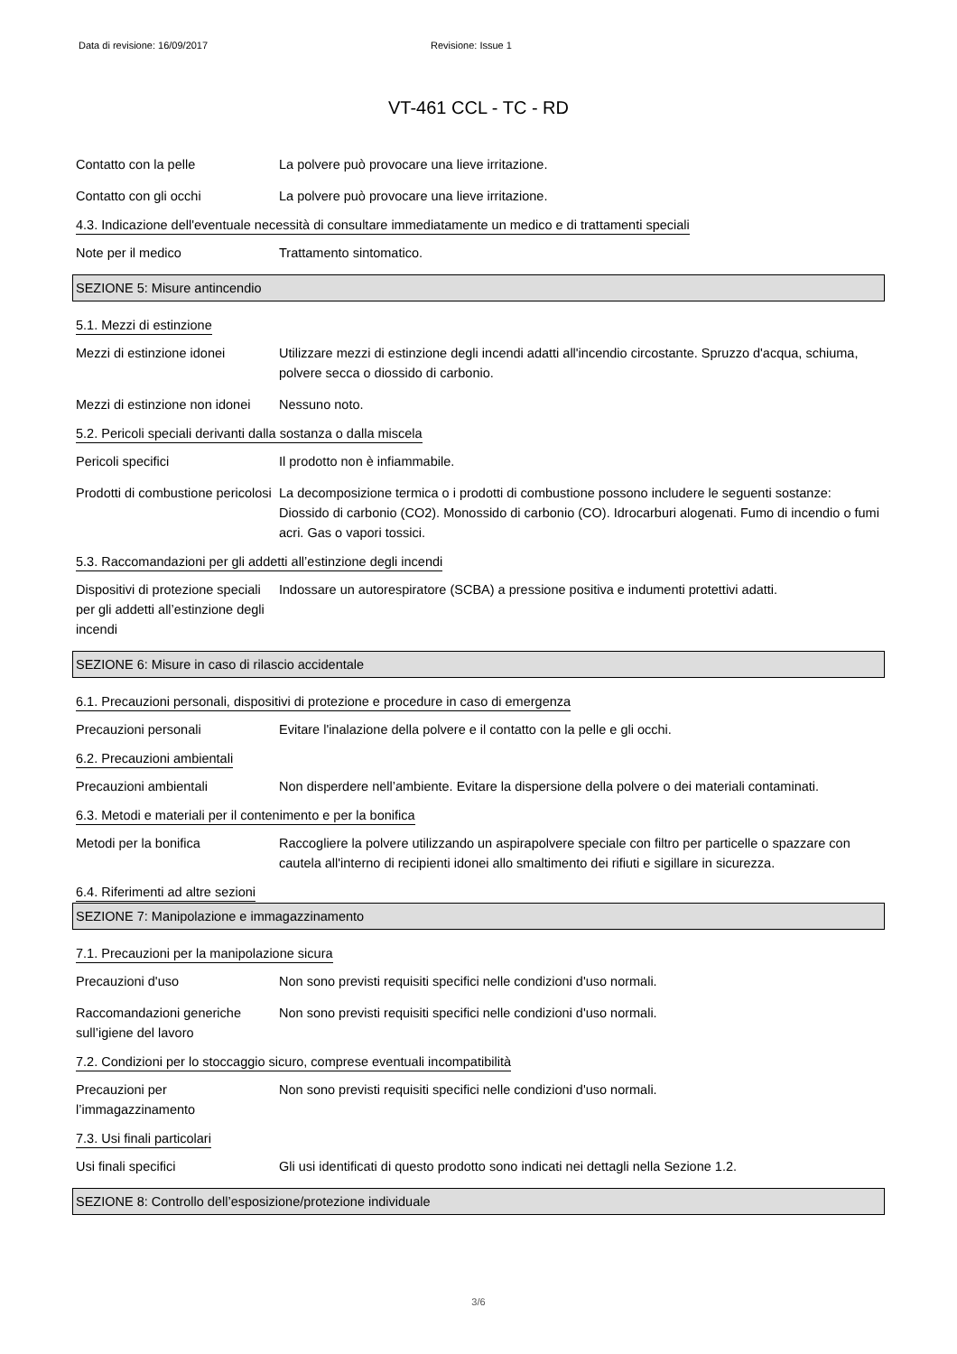Data di revisione: 16/09/2017 Revisione: Issue 1
VT-461 CCL - TC - RD
Contatto con la pelle La polvere può provocare una lieve irritazione.
Contatto con gli occhi La polvere può provocare una lieve irritazione.
4.3. Indicazione dell'eventuale necessità di consultare immediatamente un medico e di trattamenti speciali
Note per il medico Trattamento sintomatico.
SEZIONE 5: Misure antincendio
5.1. Mezzi di estinzione
Mezzi di estinzione idonei
Utilizzare mezzi di estinzione degli incendi adatti all'incendio circostante. Spruzzo d'acqua, schiuma, polvere secca o diossido di carbonio.
Mezzi di estinzione non idonei
Nessuno noto.
5.2. Pericoli speciali derivanti dalla sostanza o dalla miscela
Pericoli specifici Il prodotto non è infiammabile.
Prodotti di combustione pericolosi
La decomposizione termica o i prodotti di combustione possono includere le seguenti sostanze: Diossido di carbonio (CO2). Monossido di carbonio (CO). Idrocarburi alogenati. Fumo di incendio o fumi acri. Gas o vapori tossici.
5.3. Raccomandazioni per gli addetti all’estinzione degli incendi
Dispositivi di protezione speciali per gli addetti all’estinzione degli incendi
Indossare un autorespiratore (SCBA) a pressione positiva e indumenti protettivi adatti.
SEZIONE 6: Misure in caso di rilascio accidentale
6.1. Precauzioni personali, dispositivi di protezione e procedure in caso di emergenza
Precauzioni personali Evitare l'inalazione della polvere e il contatto con la pelle e gli occhi.
6.2. Precauzioni ambientali
Precauzioni ambientali Non disperdere nell’ambiente. Evitare la dispersione della polvere o dei materiali contaminati.
6.3. Metodi e materiali per il contenimento e per la bonifica
Metodi per la bonifica Raccogliere la polvere utilizzando un aspirapolvere speciale con filtro per particelle o spazzare con cautela all'interno di recipienti idonei allo smaltimento dei rifiuti e sigillare in sicurezza.
6.4. Riferimenti ad altre sezioni
SEZIONE 7: Manipolazione e immagazzinamento
7.1. Precauzioni per la manipolazione sicura
Precauzioni d'uso Non sono previsti requisiti specifici nelle condizioni d'uso normali.
Raccomandazioni generiche sull’igiene del lavoro
Non sono previsti requisiti specifici nelle condizioni d'uso normali.
7.2. Condizioni per lo stoccaggio sicuro, comprese eventuali incompatibilità
Precauzioni per l’immagazzinamento
Non sono previsti requisiti specifici nelle condizioni d'uso normali.
7.3. Usi finali particolari
Usi finali specifici Gli usi identificati di questo prodotto sono indicati nei dettagli nella Sezione 1.2.
SEZIONE 8: Controllo dell’esposizione/protezione individuale
3/6